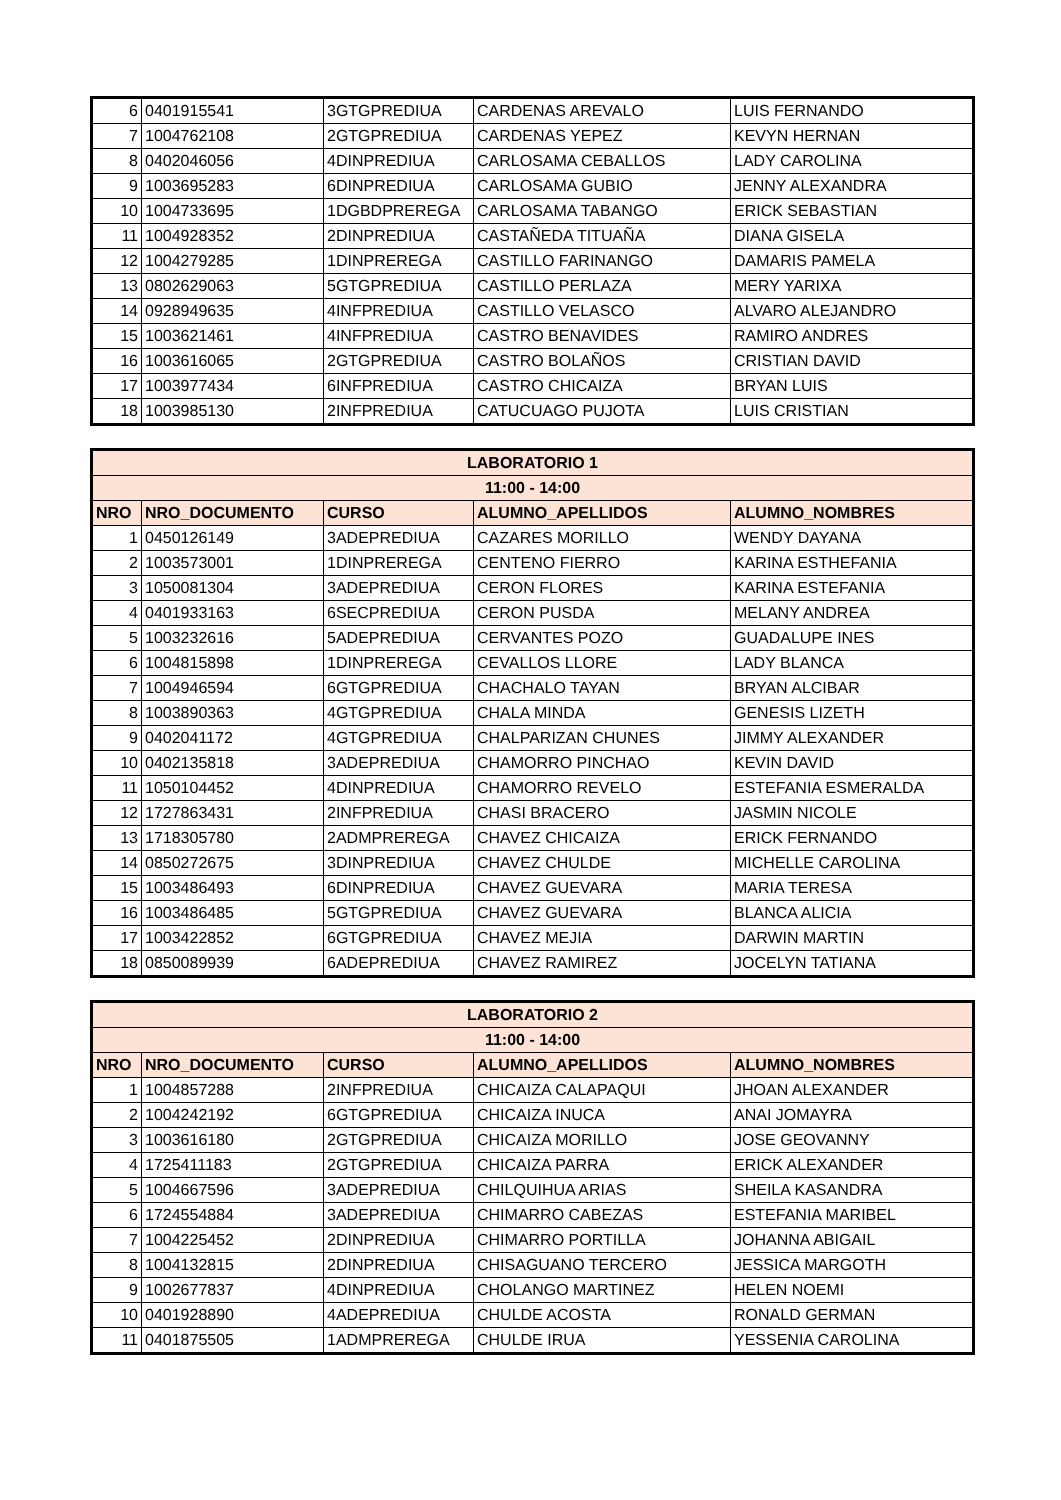| 6 | 0401915541 | 3GTGPREDIUA | CARDENAS AREVALO | LUIS FERNANDO |
| 7 | 1004762108 | 2GTGPREDIUA | CARDENAS YEPEZ | KEVYN HERNAN |
| 8 | 0402046056 | 4DINPREDIUA | CARLOSAMA CEBALLOS | LADY CAROLINA |
| 9 | 1003695283 | 6DINPREDIUA | CARLOSAMA GUBIO | JENNY ALEXANDRA |
| 10 | 1004733695 | 1DGBDPREREGA | CARLOSAMA TABANGO | ERICK SEBASTIAN |
| 11 | 1004928352 | 2DINPREDIUA | CASTAÑEDA TITUAÑA | DIANA GISELA |
| 12 | 1004279285 | 1DINPREREGA | CASTILLO FARINANGO | DAMARIS PAMELA |
| 13 | 0802629063 | 5GTGPREDIUA | CASTILLO PERLAZA | MERY YARIXA |
| 14 | 0928949635 | 4INFPREDIUA | CASTILLO VELASCO | ALVARO ALEJANDRO |
| 15 | 1003621461 | 4INFPREDIUA | CASTRO BENAVIDES | RAMIRO ANDRES |
| 16 | 1003616065 | 2GTGPREDIUA | CASTRO BOLAÑOS | CRISTIAN DAVID |
| 17 | 1003977434 | 6INFPREDIUA | CASTRO CHICAIZA | BRYAN LUIS |
| 18 | 1003985130 | 2INFPREDIUA | CATUCUAGO PUJOTA | LUIS CRISTIAN |
| LABORATORIO 1 | | | | |
| --- | --- | --- | --- | --- |
| 11:00 - 14:00 | | | | |
| NRO | NRO_DOCUMENTO | CURSO | ALUMNO_APELLIDOS | ALUMNO_NOMBRES |
| 1 | 0450126149 | 3ADEPREDIUA | CAZARES MORILLO | WENDY DAYANA |
| 2 | 1003573001 | 1DINPREREGA | CENTENO FIERRO | KARINA ESTHEFANIA |
| 3 | 1050081304 | 3ADEPREDIUA | CERON FLORES | KARINA ESTEFANIA |
| 4 | 0401933163 | 6SECPREDIUA | CERON PUSDA | MELANY ANDREA |
| 5 | 1003232616 | 5ADEPREDIUA | CERVANTES POZO | GUADALUPE INES |
| 6 | 1004815898 | 1DINPREREGA | CEVALLOS LLORE | LADY BLANCA |
| 7 | 1004946594 | 6GTGPREDIUA | CHACHALO TAYAN | BRYAN ALCIBAR |
| 8 | 1003890363 | 4GTGPREDIUA | CHALA MINDA | GENESIS LIZETH |
| 9 | 0402041172 | 4GTGPREDIUA | CHALPARIZAN CHUNES | JIMMY ALEXANDER |
| 10 | 0402135818 | 3ADEPREDIUA | CHAMORRO PINCHAO | KEVIN DAVID |
| 11 | 1050104452 | 4DINPREDIUA | CHAMORRO REVELO | ESTEFANIA ESMERALDA |
| 12 | 1727863431 | 2INFPREDIUA | CHASI BRACERO | JASMIN NICOLE |
| 13 | 1718305780 | 2ADMPREREGA | CHAVEZ CHICAIZA | ERICK FERNANDO |
| 14 | 0850272675 | 3DINPREDIUA | CHAVEZ CHULDE | MICHELLE CAROLINA |
| 15 | 1003486493 | 6DINPREDIUA | CHAVEZ GUEVARA | MARIA TERESA |
| 16 | 1003486485 | 5GTGPREDIUA | CHAVEZ GUEVARA | BLANCA ALICIA |
| 17 | 1003422852 | 6GTGPREDIUA | CHAVEZ MEJIA | DARWIN MARTIN |
| 18 | 0850089939 | 6ADEPREDIUA | CHAVEZ RAMIREZ | JOCELYN TATIANA |
| LABORATORIO 2 | | | | |
| --- | --- | --- | --- | --- |
| 11:00 - 14:00 | | | | |
| NRO | NRO_DOCUMENTO | CURSO | ALUMNO_APELLIDOS | ALUMNO_NOMBRES |
| 1 | 1004857288 | 2INFPREDIUA | CHICAIZA CALAPAQUI | JHOAN ALEXANDER |
| 2 | 1004242192 | 6GTGPREDIUA | CHICAIZA INUCA | ANAI JOMAYRA |
| 3 | 1003616180 | 2GTGPREDIUA | CHICAIZA MORILLO | JOSE GEOVANNY |
| 4 | 1725411183 | 2GTGPREDIUA | CHICAIZA PARRA | ERICK ALEXANDER |
| 5 | 1004667596 | 3ADEPREDIUA | CHILQUIHUA ARIAS | SHEILA KASANDRA |
| 6 | 1724554884 | 3ADEPREDIUA | CHIMARRO CABEZAS | ESTEFANIA MARIBEL |
| 7 | 1004225452 | 2DINPREDIUA | CHIMARRO PORTILLA | JOHANNA ABIGAIL |
| 8 | 1004132815 | 2DINPREDIUA | CHISAGUANO TERCERO | JESSICA MARGOTH |
| 9 | 1002677837 | 4DINPREDIUA | CHOLANGO MARTINEZ | HELEN NOEMI |
| 10 | 0401928890 | 4ADEPREDIUA | CHULDE ACOSTA | RONALD GERMAN |
| 11 | 0401875505 | 1ADMPREREGA | CHULDE IRUA | YESSENIA CAROLINA |